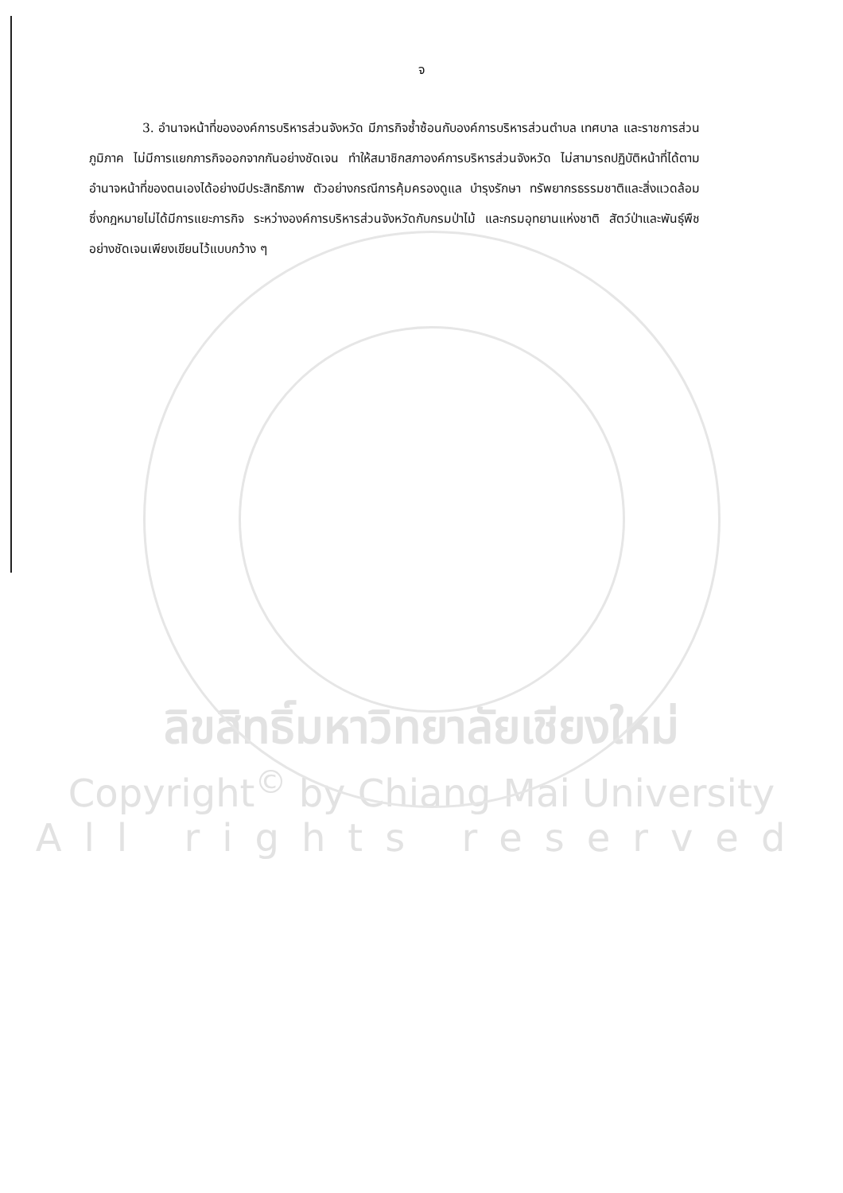จ
3. อำนาจหน้าที่ขององค์การบริหารส่วนจังหวัด มีภารกิจซ้ำซ้อนกับองค์การบริหารส่วนตำบล เทศบาล และราชการส่วนภูมิภาค ไม่มีการแยกภารกิจออกจากกันอย่างชัดเจน ทำให้สมาชิกสภาองค์การบริหารส่วนจังหวัด ไม่สามารถปฏิบัติหน้าที่ได้ตามอำนาจหน้าที่ของตนเองได้อย่างมีประสิทธิภาพ ตัวอย่างกรณีการคุ้มครองดูแล บำรุงรักษา ทรัพยากรธรรมชาติและสิ่งแวดล้อม ซึ่งกฎหมายไม่ได้มีการแยะภารกิจ ระหว่างองค์การบริหารส่วนจังหวัดกับกรมป่าไม้ และกรมอุทยานแห่งชาติ สัตว์ป่าและพันธุ์พืช อย่างชัดเจนเพียงเขียนไว้แบบกว้าง ๆ
ลิขสิทธิ์มหาวิทยาลัยเชียงใหม่
Copyright<sup>©</sup> by Chiang Mai University
All rights reserved